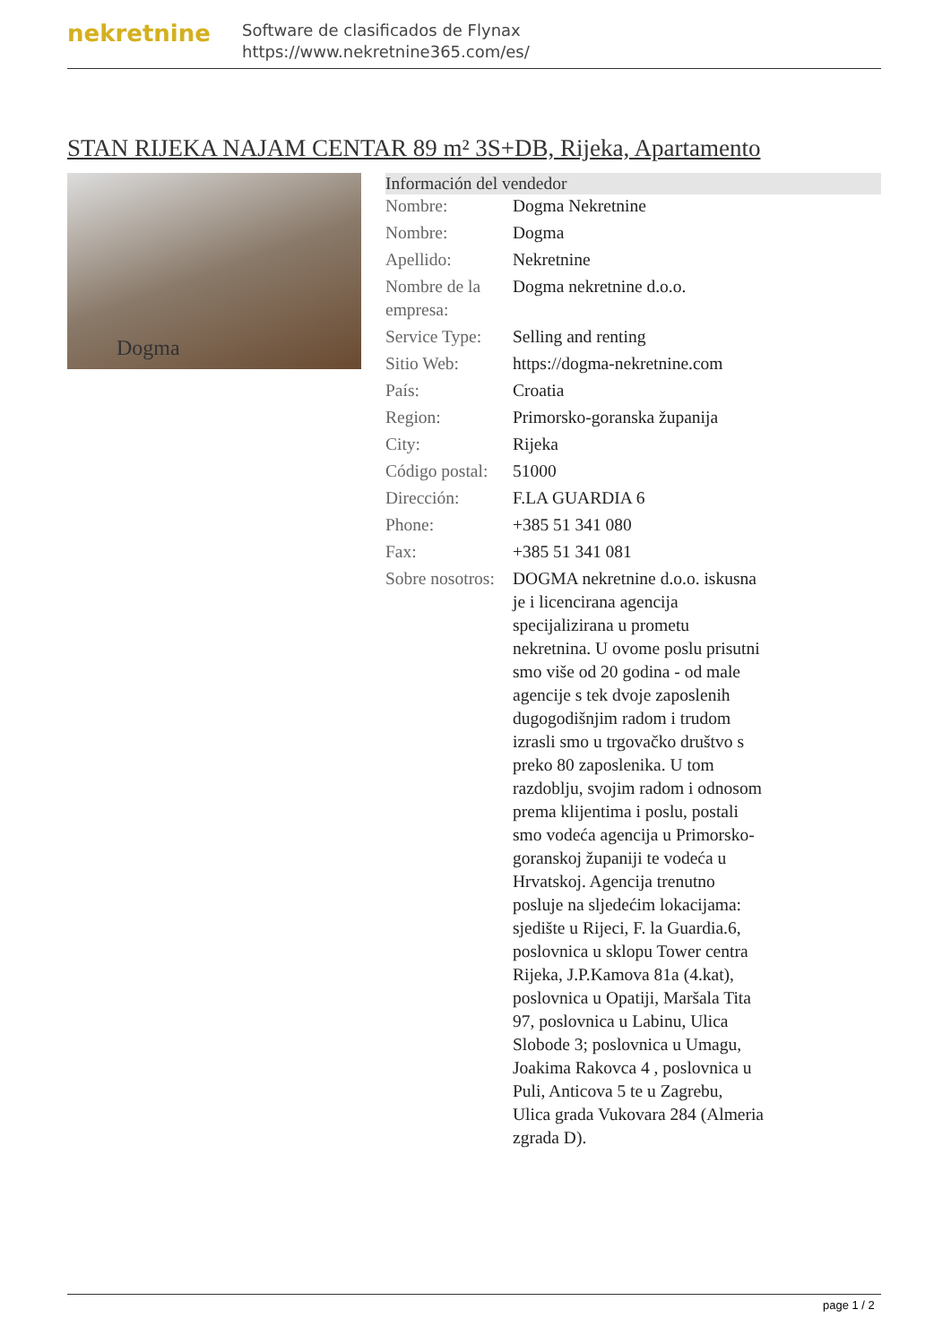nekretnine
Software de clasificados de Flynax
https://www.nekretnine365.com/es/
STAN RIJEKA NAJAM CENTAR 89 m² 3S+DB, Rijeka, Apartamento
Dogma
| Información del vendedor | |
| --- | --- |
| Nombre: | Dogma Nekretnine |
| Nombre: | Dogma |
| Apellido: | Nekretnine |
| Nombre de la empresa: | Dogma nekretnine d.o.o. |
| Service Type: | Selling and renting |
| Sitio Web: | https://dogma-nekretnine.com |
| País: | Croatia |
| Region: | Primorsko-goranska županija |
| City: | Rijeka |
| Código postal: | 51000 |
| Dirección: | F.LA GUARDIA 6 |
| Phone: | +385 51 341 080 |
| Fax: | +385 51 341 081 |
| Sobre nosotros: | DOGMA nekretnine d.o.o. iskusna je i licencirana agencija specijalizirana u prometu nekretnina. U ovome poslu prisutni smo više od 20 godina - od male agencije s tek dvoje zaposlenih dugogodišnjim radom i trudom izrasli smo u trgovačko društvo s preko 80 zaposlenika. U tom razdoblju, svojim radom i odnosom prema klijentima i poslu, postali smo vodeća agencija u Primorsko-goranskoj županiji te vodeća u Hrvatskoj. Agencija trenutno posluje na sljedećim lokacijama: sjedište u Rijeci, F. la Guardia.6, poslovnica u sklopu Tower centra Rijeka, J.P.Kamova 81a (4.kat), poslovnica u Opatiji, Maršala Tita 97, poslovnica u Labinu, Ulica Slobode 3; poslovnica u Umagu, Joakima Rakovca 4 , poslovnica u Puli, Anticova 5 te u Zagrebu, Ulica grada Vukovara 284 (Almeria zgrada D). |
page 1 / 2